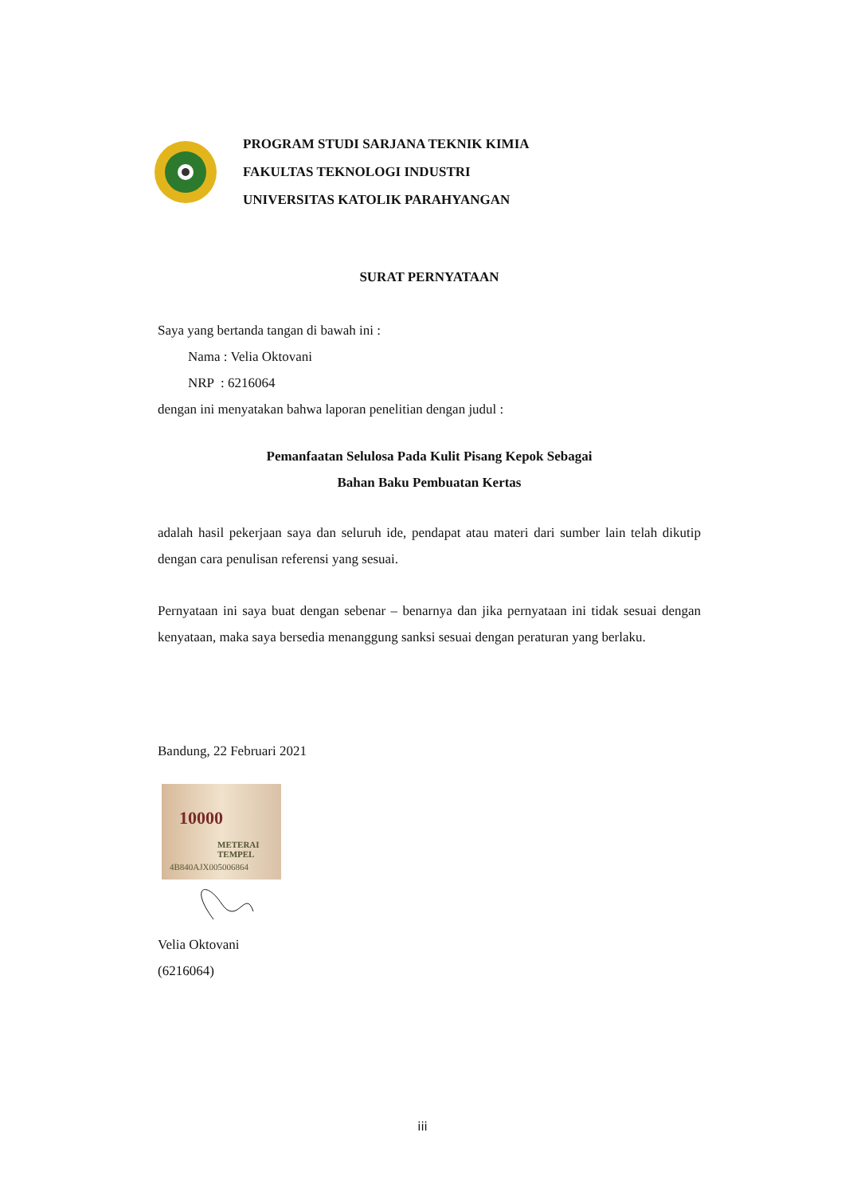PROGRAM STUDI SARJANA TEKNIK KIMIA
FAKULTAS TEKNOLOGI INDUSTRI
UNIVERSITAS KATOLIK PARAHYANGAN
SURAT PERNYATAAN
Saya yang bertanda tangan di bawah ini :
Nama : Velia Oktovani
NRP : 6216064
dengan ini menyatakan bahwa laporan penelitian dengan judul :
Pemanfaatan Selulosa Pada Kulit Pisang Kepok Sebagai
Bahan Baku Pembuatan Kertas
adalah hasil pekerjaan saya dan seluruh ide, pendapat atau materi dari sumber lain telah dikutip dengan cara penulisan referensi yang sesuai.
Pernyataan ini saya buat dengan sebenar – benarnya dan jika pernyataan ini tidak sesuai dengan kenyataan, maka saya bersedia menanggung sanksi sesuai dengan peraturan yang berlaku.
Bandung, 22 Februari 2021
METERAI TEMPEL
4B840AJX005006864
10000
Velia Oktovani
(6216064)
iii